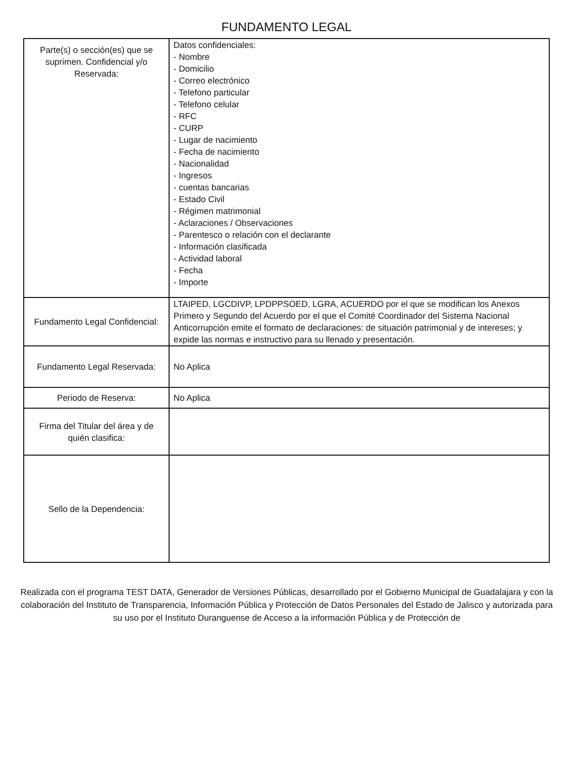FUNDAMENTO LEGAL
| Parte(s) o sección(es) que se suprimen. Confidencial y/o Reservada: | Datos confidenciales: - Nombre - Domicilio - Correo electrónico - Telefono particular - Telefono celular - RFC - CURP - Lugar de nacimiento - Fecha de nacimiento - Nacionalidad - Ingresos - cuentas bancarias - Estado Civil - Régimen matrimonial - Aclaraciones / Observaciones - Parentesco o relación con el declarante - Información clasificada - Actividad laboral - Fecha - Importe |
| Fundamento Legal Confidencial: | LTAIPED, LGCDIVP, LPDPPSOED, LGRA, ACUERDO por el que se modifican los Anexos Primero y Segundo del Acuerdo por el que el Comité Coordinador del Sistema Nacional Anticorrupción emite el formato de declaraciones: de situación patrimonial y de intereses; y expide las normas e instructivo para su llenado y presentación. |
| Fundamento Legal Reservada: | No Aplica |
| Periodo de Reserva: | No Aplica |
| Firma del Titular del área y de quién clasifica: | |
| Sello de la Dependencia: | |
Realizada con el programa TEST DATA, Generador de Versiones Públicas, desarrollado por el Gobierno Municipal de Guadalajara y con la colaboración del Instituto de Transparencia, Información Pública y Protección de Datos Personales del Estado de Jalisco y autorizada para su uso por el Instituto Duranguense de Acceso a la información Pública y de Protección de